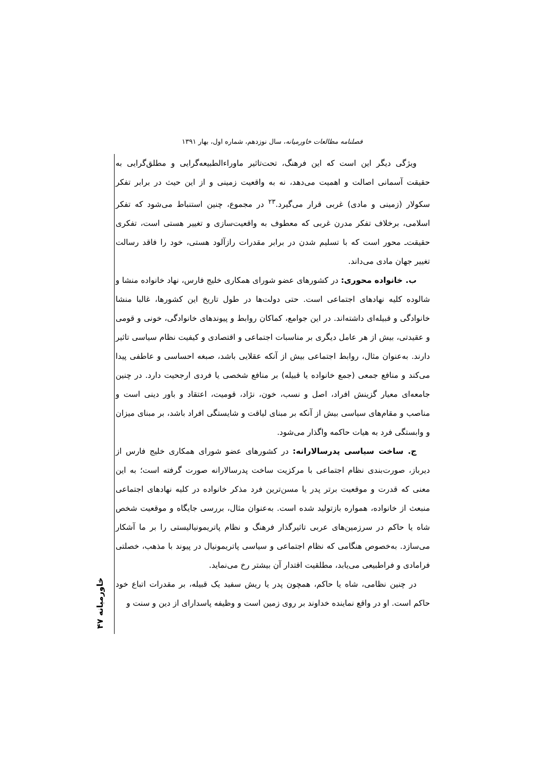فصلنامه مطالعات خاورمیانه، سال نوزدهم، شماره اول، بهار ۱۳۹۱
ویژگی دیگر این است که این فرهنگ، تحت‌تاثیر ماوراءالطبیعه‌گرایی و مطلق‌گرایی به حقیقت آسمانی اصالت و اهمیت می‌دهد، نه به واقعیت زمینی و از این حیث در برابر تفکر سکولار (زمینی و مادی) غربی قرار می‌گیرد.<sup>۲۳</sup> در مجموع، چنین استنباط می‌شود که تفکر اسلامی، برخلاف تفکر مدرن غربی که معطوف به واقعیت‌سازی و تغییر هستی است، تفکری حقیقت‌ـ محور است که با تسلیم شدن در برابر مقدرات رازآلود هستی، خود را فاقد رسالت تغییر جهان مادی می‌داند.
ب. خانواده محوری: در کشورهای عضو شورای همکاری خلیج فارس، نهاد خانواده منشا و شالوده کلیه نهادهای اجتماعی است. حتی دولت‌ها در طول تاریخ این کشورها، غالبا منشا خانوادگی و قبیله‌ای داشته‌اند. در این جوامع، کماکان روابط و پیوندهای خانوادگی، خونی و قومی و عقیدتی، بیش از هر عامل دیگری بر مناسبات اجتماعی و اقتصادی و کیفیت نظام سیاسی تاثیر دارند. به‌عنوان مثال، روابط اجتماعی بیش از آنکه عقلایی باشد، صبغه احساسی و عاطفی پیدا می‌کند و منافع جمعی (جمع خانواده یا قبیله) بر منافع شخصی یا فردی ارجحیت دارد. در چنین جامعه‌ای معیار گزینش افراد، اصل و نسب، خون، نژاد، قومیت، اعتقاد و باور دینی است و مناصب و مقام‌های سیاسی بیش از آنکه بر مبنای لیاقت و شایستگی افراد باشد، بر مبنای میزان و وابستگی فرد به هیات حاکمه واگذار می‌شود.
ج. ساخت سیاسی پدرسالارانه: در کشورهای عضو شورای همکاری خلیج فارس از دیرباز، صورت‌بندی نظام اجتماعی با مرکزیت ساخت پدرسالارانه صورت گرفته است؛ به این معنی که قدرت و موقعیت برتر پدر یا مسن‌ترین فرد مذکر خانواده در کلیه نهادهای اجتماعی منبعث از خانواده، همواره بازتولید شده است. به‌عنوان مثال، بررسی جایگاه و موقعیت شخص شاه یا حاکم در سرزمین‌های عربی تاثیرگذار فرهنگ و نظام پاتریمونیالیستی را بر ما آشکار می‌سازد. به‌خصوص هنگامی که نظام اجتماعی و سیاسی پاتریمونیال در پیوند با مذهب، خصلتی فرامادی و فراطبیعی می‌یابد، مطلقیت اقتدار آن بیشتر رخ می‌نماید.
در چنین نظامی، شاه یا حاکم، همچون پدر یا ریش سفید یک قبیله، بر مقدرات اتباع خود حاکم است. او در واقع نماینده خداوند بر روی زمین است و وظیفه پاسدارای از دین و سنت و
خاورمیانه ۴۷